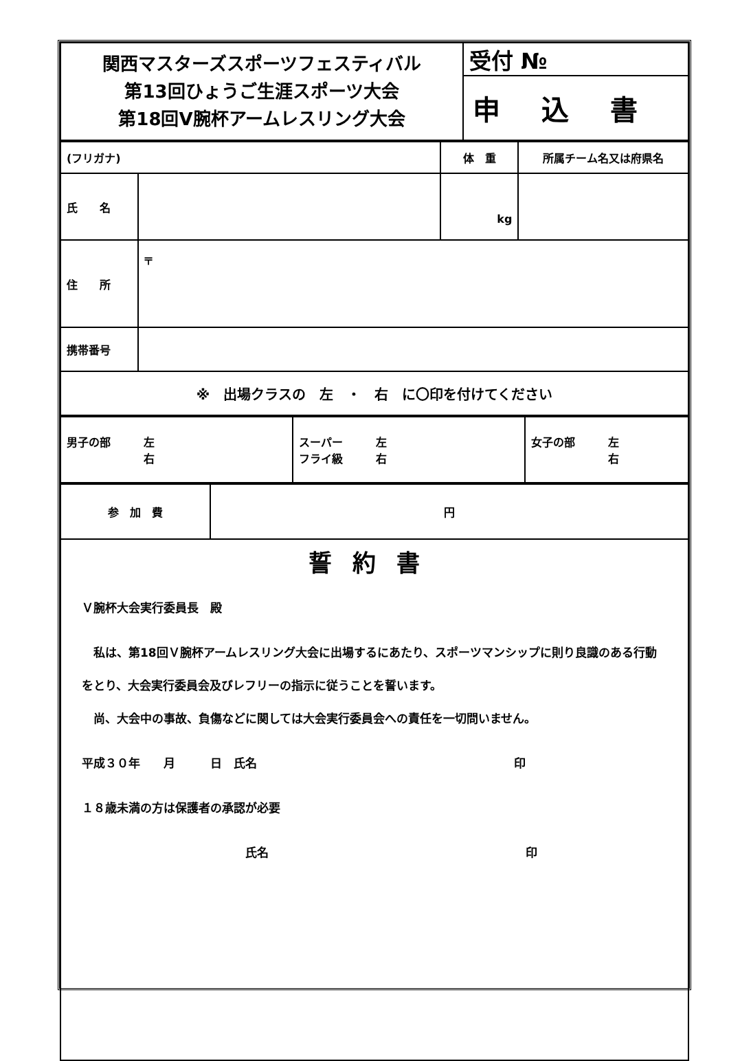| 関西マスターズスポーツフェスティバル 第13回ひょうご生涯スポーツ大会 第18回V腕杯アームレスリング大会 | 受付 № |
| | 申込書 |
| (フリガナ) | | 体 重 | 所属チーム名又は府県名 |
| 氏 名 | | kg | |
| 住 所 | 〒 | | |
| 携帯番号 | | | |
| ※ 出場クラスの 左 ・ 右 に〇印を付けてください | | | |
| 男子の部 左 右 | スーパー 左 フライ級 右 | 女子の部 左 右 |
| 参 加 費 | 円 |
| 誓約書 Ｖ腕杯大会実行委員長 殿 私は、第18回Ｖ腕杯アームレスリング大会に出場するにあたり、スポーツマンシップに則り良識のある行動をとり、大会実行委員会及びレフリーの指示に従うことを誓います。 尚、大会中の事故、負傷などに関しては大会実行委員会への責任を一切問いません。 平成３０年 月 日 氏名 印 １８歳未満の方は保護者の承認が必要 氏名 印 | |